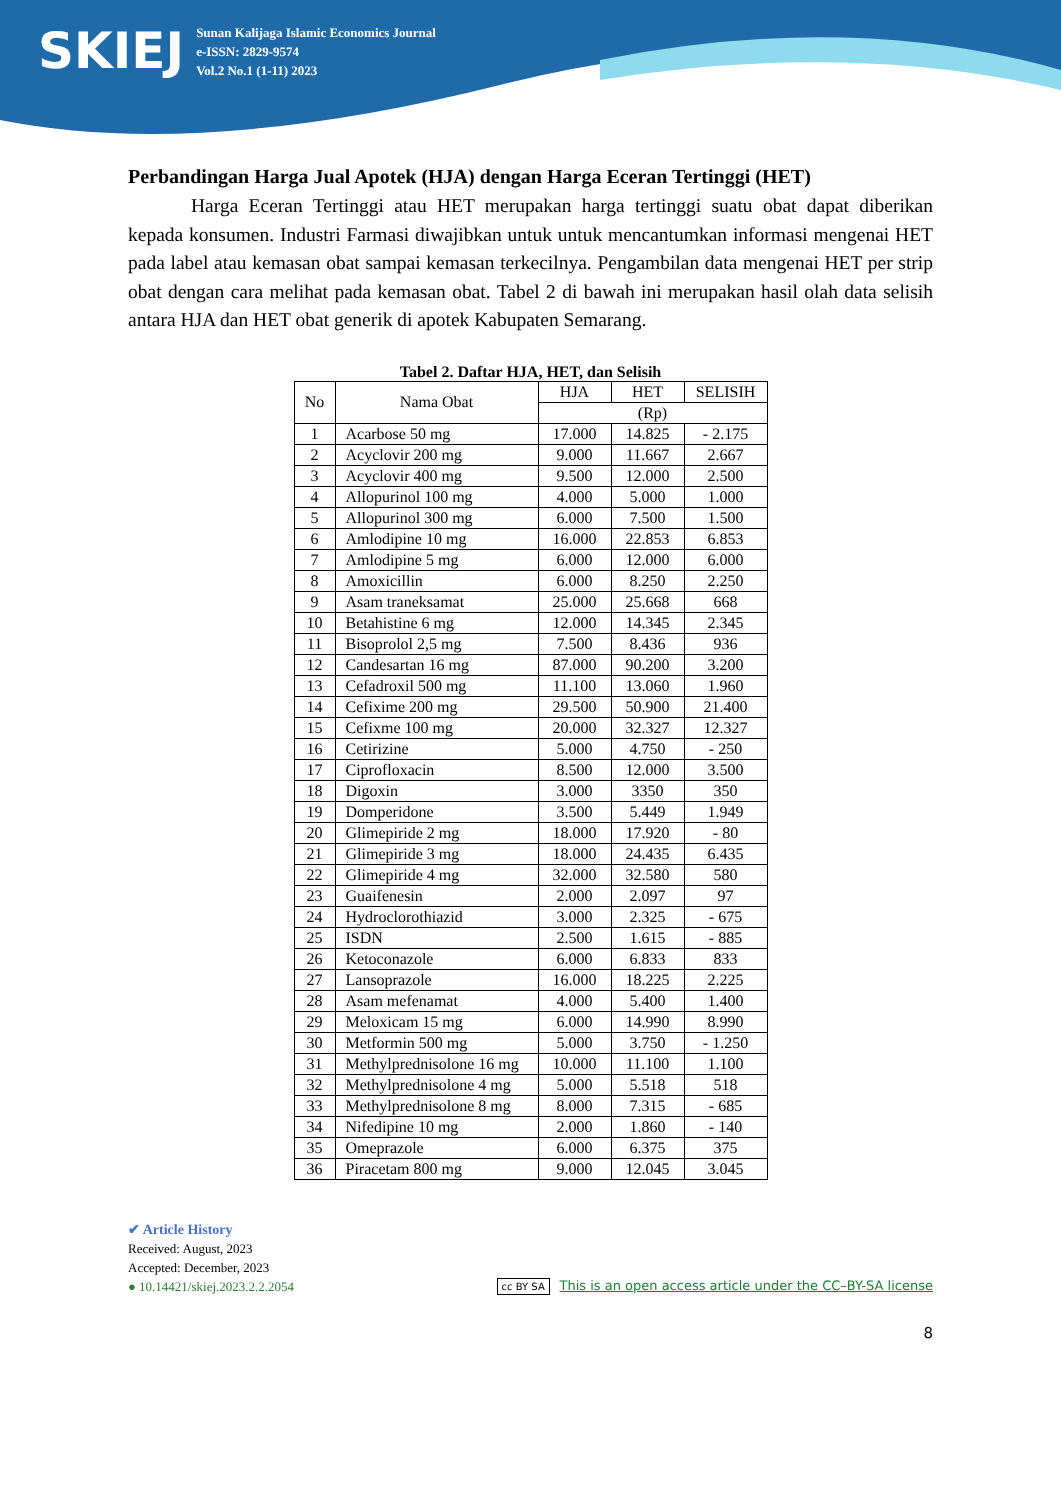SKIEJ
Sunan Kalijaga Islamic Economics Journal
e-ISSN: 2829-9574
Vol.2 No.1 (1-11) 2023
Perbandingan Harga Jual Apotek (HJA) dengan Harga Eceran Tertinggi (HET)
Harga Eceran Tertinggi atau HET merupakan harga tertinggi suatu obat dapat diberikan kepada konsumen. Industri Farmasi diwajibkan untuk untuk mencantumkan informasi mengenai HET pada label atau kemasan obat sampai kemasan terkecilnya. Pengambilan data mengenai HET per strip obat dengan cara melihat pada kemasan obat. Tabel 2 di bawah ini merupakan hasil olah data selisih antara HJA dan HET obat generik di apotek Kabupaten Semarang.
Tabel 2. Daftar HJA, HET, dan Selisih
| No | Nama Obat | HJA | HET | SELISIH |
| --- | --- | --- | --- | --- |
| | | (Rp) | | |
| 1 | Acarbose 50 mg | 17.000 | 14.825 | - 2.175 |
| 2 | Acyclovir 200 mg | 9.000 | 11.667 | 2.667 |
| 3 | Acyclovir 400 mg | 9.500 | 12.000 | 2.500 |
| 4 | Allopurinol 100 mg | 4.000 | 5.000 | 1.000 |
| 5 | Allopurinol 300 mg | 6.000 | 7.500 | 1.500 |
| 6 | Amlodipine 10 mg | 16.000 | 22.853 | 6.853 |
| 7 | Amlodipine 5 mg | 6.000 | 12.000 | 6.000 |
| 8 | Amoxicillin | 6.000 | 8.250 | 2.250 |
| 9 | Asam traneksamat | 25.000 | 25.668 | 668 |
| 10 | Betahistine 6 mg | 12.000 | 14.345 | 2.345 |
| 11 | Bisoprolol 2,5 mg | 7.500 | 8.436 | 936 |
| 12 | Candesartan 16 mg | 87.000 | 90.200 | 3.200 |
| 13 | Cefadroxil 500 mg | 11.100 | 13.060 | 1.960 |
| 14 | Cefixime 200 mg | 29.500 | 50.900 | 21.400 |
| 15 | Cefixme 100 mg | 20.000 | 32.327 | 12.327 |
| 16 | Cetirizine | 5.000 | 4.750 | - 250 |
| 17 | Ciprofloxacin | 8.500 | 12.000 | 3.500 |
| 18 | Digoxin | 3.000 | 3350 | 350 |
| 19 | Domperidone | 3.500 | 5.449 | 1.949 |
| 20 | Glimepiride 2 mg | 18.000 | 17.920 | - 80 |
| 21 | Glimepiride 3 mg | 18.000 | 24.435 | 6.435 |
| 22 | Glimepiride 4 mg | 32.000 | 32.580 | 580 |
| 23 | Guaifenesin | 2.000 | 2.097 | 97 |
| 24 | Hydroclorothiazid | 3.000 | 2.325 | - 675 |
| 25 | ISDN | 2.500 | 1.615 | - 885 |
| 26 | Ketoconazole | 6.000 | 6.833 | 833 |
| 27 | Lansoprazole | 16.000 | 18.225 | 2.225 |
| 28 | Asam mefenamat | 4.000 | 5.400 | 1.400 |
| 29 | Meloxicam 15 mg | 6.000 | 14.990 | 8.990 |
| 30 | Metformin 500 mg | 5.000 | 3.750 | - 1.250 |
| 31 | Methylprednisolone 16 mg | 10.000 | 11.100 | 1.100 |
| 32 | Methylprednisolone 4 mg | 5.000 | 5.518 | 518 |
| 33 | Methylprednisolone 8 mg | 8.000 | 7.315 | - 685 |
| 34 | Nifedipine 10 mg | 2.000 | 1.860 | - 140 |
| 35 | Omeprazole | 6.000 | 6.375 | 375 |
| 36 | Piracetam 800 mg | 9.000 | 12.045 | 3.045 |
✔ Article History
Received: August, 2023
Accepted: December, 2023
● 10.14421/skiej.2023.2.2.2054
cc BY SA This is an open access article under the CC–BY-SA license
8